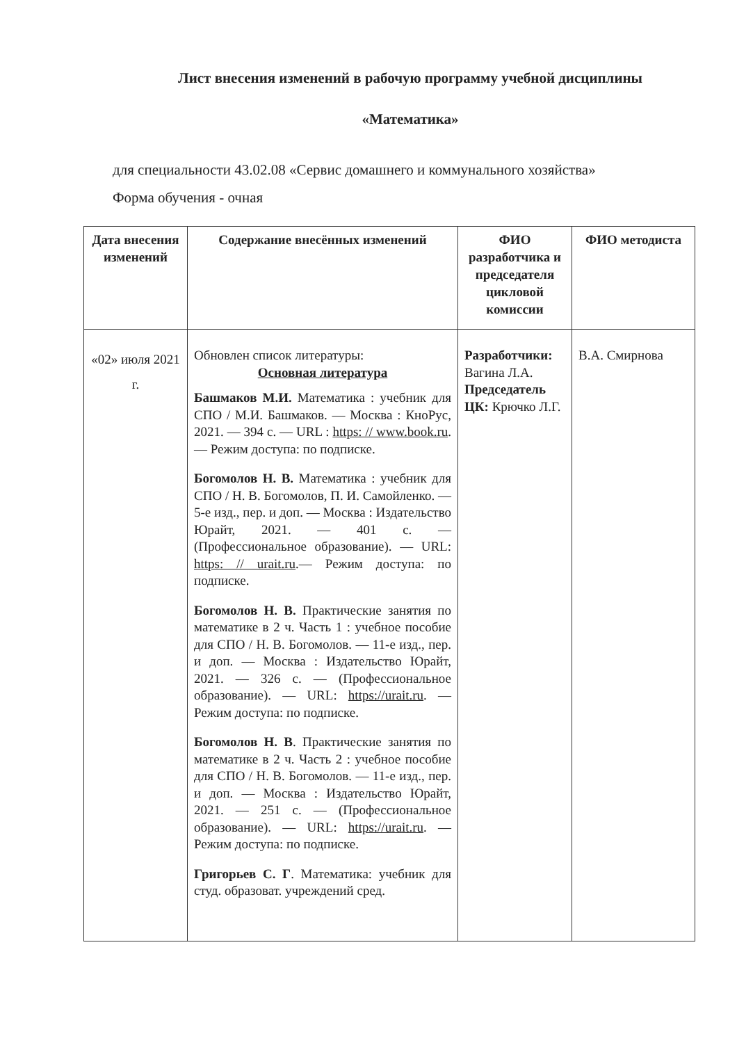Лист внесения изменений в рабочую программу учебной дисциплины
«Математика»
для специальности 43.02.08 «Сервис домашнего и коммунального хозяйства»
Форма обучения - очная
| Дата внесения изменений | Содержание внесённых изменений | ФИО разработчика и председателя цикловой комиссии | ФИО методиста |
| --- | --- | --- | --- |
| «02» июля 2021 г. | Обновлен список литературы: Основная литература Башмаков М.И. Математика : учебник для СПО / М.И. Башмаков. — Москва : КноРус, 2021. — 394 с. — URL : https: // www.book.ru . — Режим доступа: по подписке. Богомолов Н. В. Математика : учебник для СПО / Н. В. Богомолов, П. И. Самойленко. — 5-е изд., пер. и доп. — Москва : Издательство Юрайт, 2021. — 401 с. — (Профессиональное образование). — URL: https: // urait.ru .— Режим доступа: по подписке. Богомолов Н. В. Практические занятия по математике в 2 ч. Часть 1 : учебное пособие для СПО / Н. В. Богомолов. — 11-е изд., пер. и доп. — Москва : Издательство Юрайт, 2021. — 326 с. — (Профессиональное образование). — URL: https://urait.ru . — Режим доступа: по подписке. Богомолов Н. В . Практические занятия по математике в 2 ч. Часть 2 : учебное пособие для СПО / Н. В. Богомолов. — 11-е изд., пер. и доп. — Москва : Издательство Юрайт, 2021. — 251 с. — (Профессиональное образование). — URL: https://urait.ru . — Режим доступа: по подписке. Григорьев С. Г . Математика: учебник для студ. образоват. учреждений сред. | Разработчики: Вагина Л.А. Председатель ЦК: Крючко Л.Г. | В.А. Смирнова |